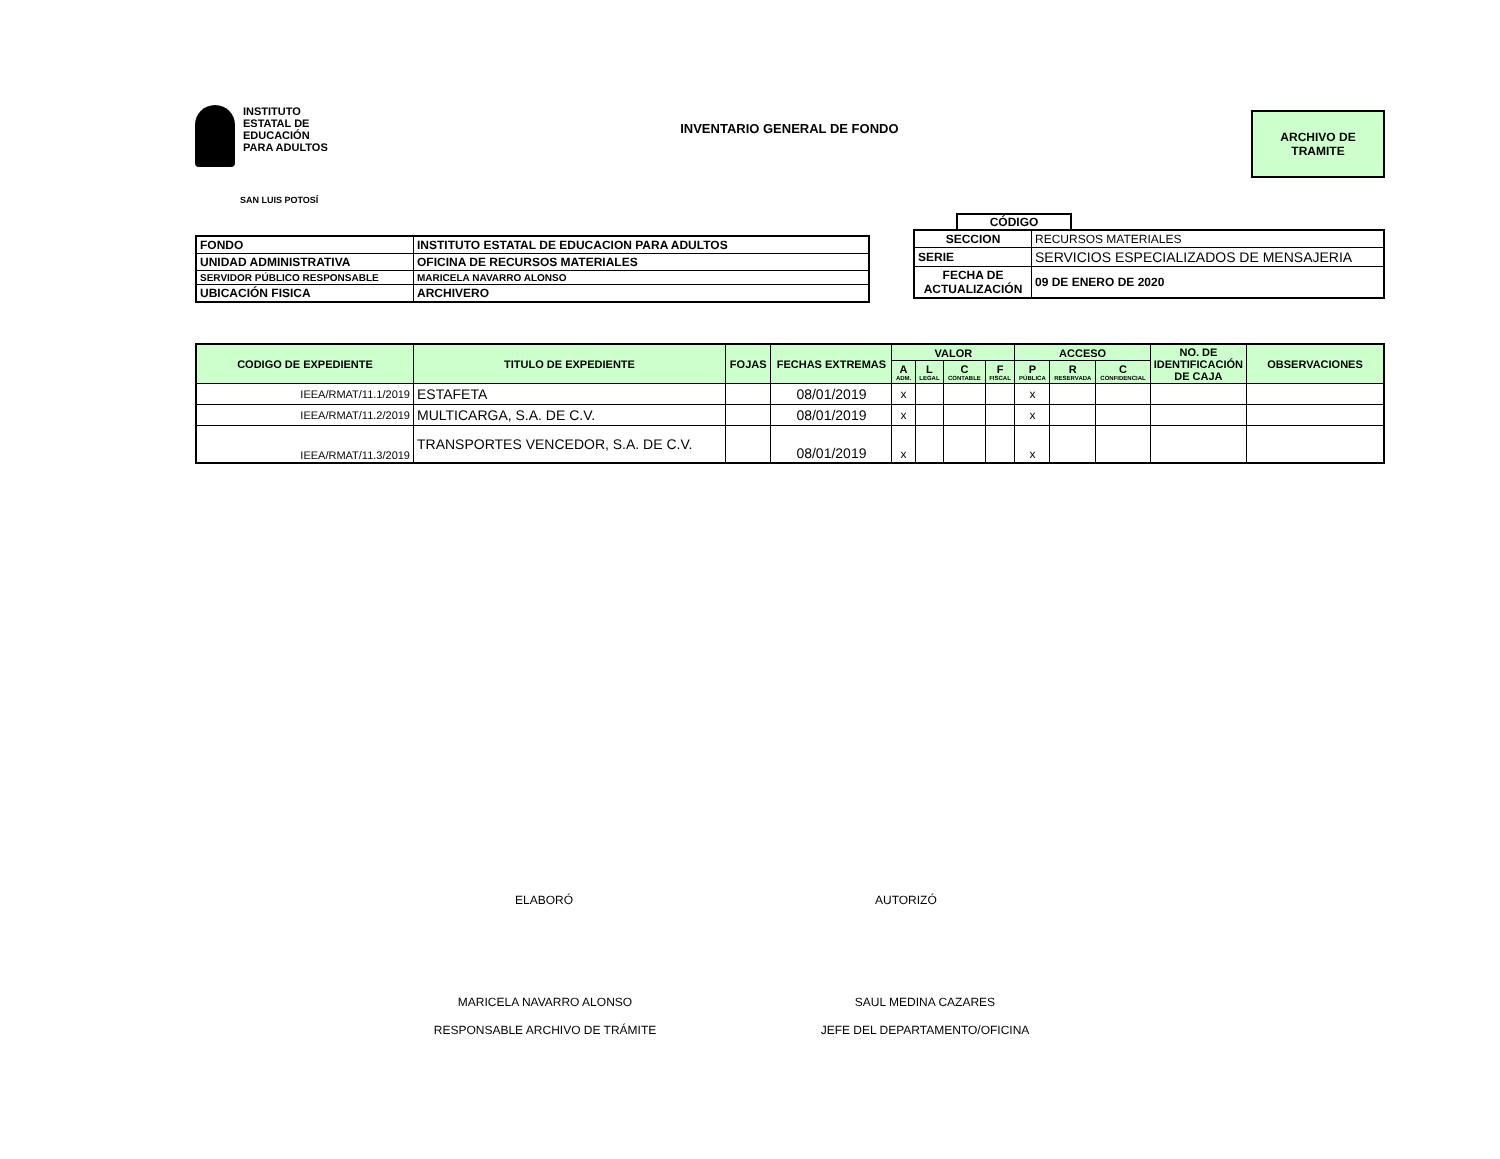INSTITUTO
ESTATAL DE
EDUCACIÓN
PARA ADULTOS
INVENTARIO GENERAL DE FONDO
ARCHIVO DE
TRAMITE
SAN LUIS POTOSÍ
| FONDO | INSTITUTO ESTATAL DE EDUCACION PARA ADULTOS |
| UNIDAD ADMINISTRATIVA | OFICINA DE RECURSOS MATERIALES |
| SERVIDOR PÚBLICO RESPONSABLE | MARICELA NAVARRO ALONSO |
| UBICACIÓN FISICA | ARCHIVERO |
CÓDIGO
| SECCION | RECURSOS MATERIALES |
| SERIE | SERVICIOS ESPECIALIZADOS DE MENSAJERIA |
| FECHA DE ACTUALIZACIÓN | 09 DE ENERO DE 2020 |
| CODIGO DE EXPEDIENTE | TITULO DE EXPEDIENTE | FOJAS | FECHAS EXTREMAS | VALOR | | | | ACCESO | | | NO. DE IDENTIFICACIÓN DE CAJA | OBSERVACIONES |
| --- | --- | --- | --- | --- | --- | --- | --- | --- | --- | --- | --- | --- |
| | | | | A ADM. | L LEGAL | C CONTABLE | F FISCAL | P PÚBLICA | R RESERVADA | C CONFIDENCIAL | | |
| IEEA/RMAT/11.1/2019 | ESTAFETA | | 08/01/2019 | x | | | | x | | | | |
| IEEA/RMAT/11.2/2019 | MULTICARGA, S.A. DE C.V. | | 08/01/2019 | x | | | | x | | | | |
| IEEA/RMAT/11.3/2019 | TRANSPORTES VENCEDOR, S.A. DE C.V. | | 08/01/2019 | x | | | | x | | | | |
ELABORÓ AUTORIZÓ
MARICELA NAVARRO ALONSO
RESPONSABLE ARCHIVO DE TRÁMITE
SAUL MEDINA CAZARES
JEFE DEL DEPARTAMENTO/OFICINA